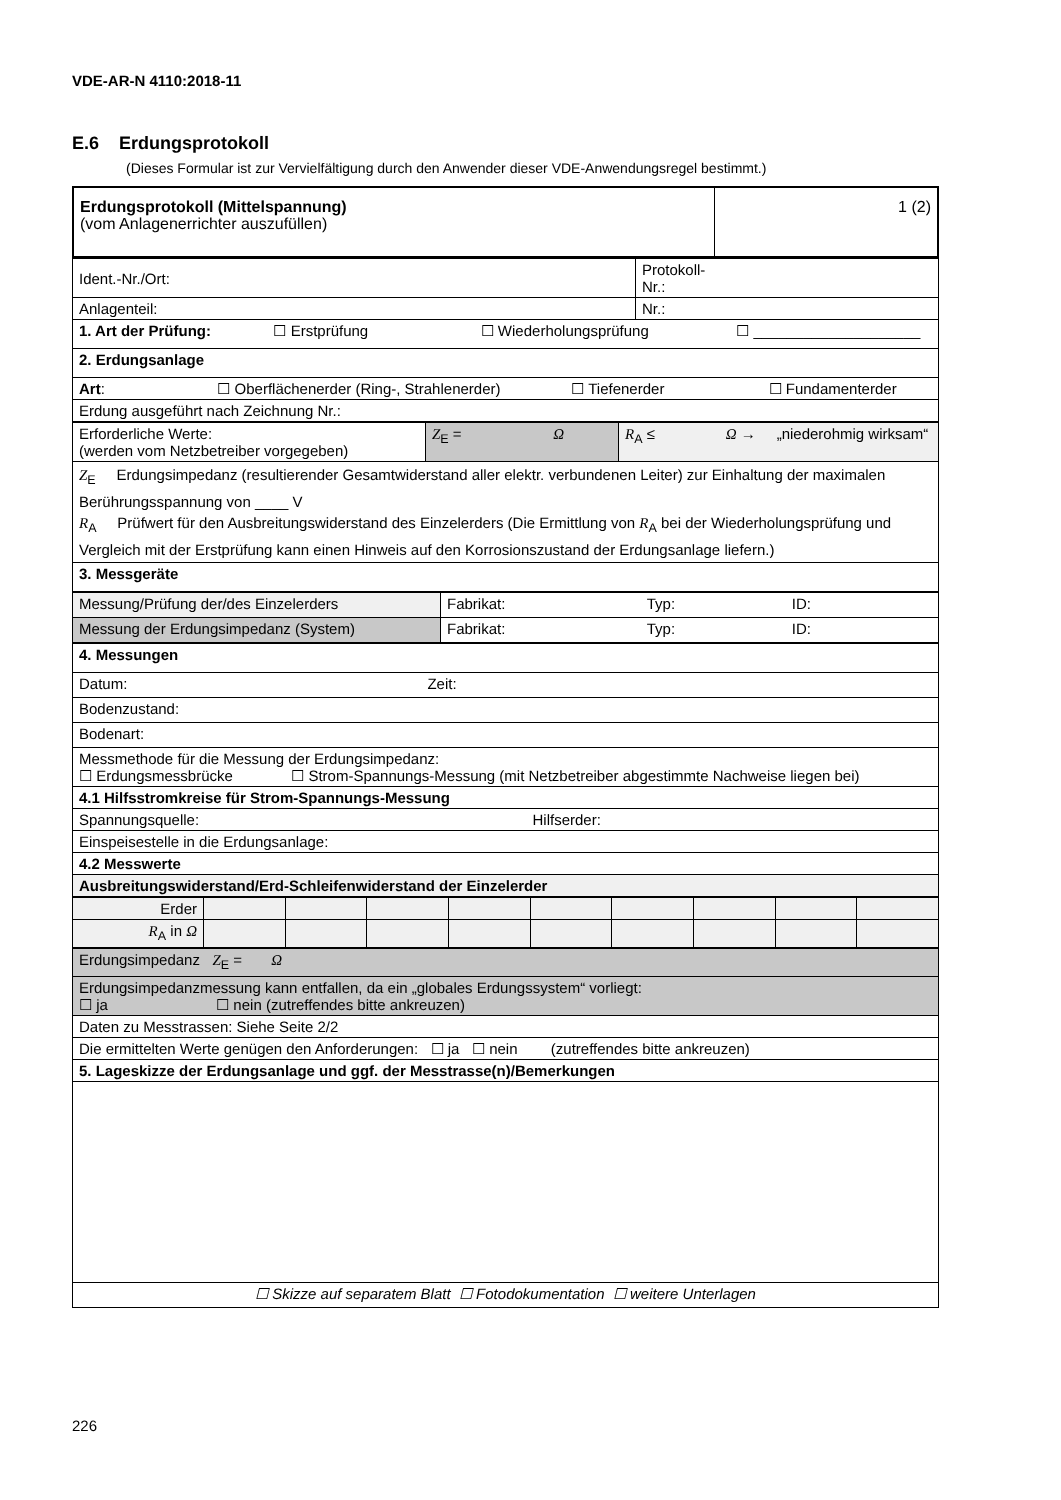VDE-AR-N 4110:2018-11
E.6 Erdungsprotokoll
(Dieses Formular ist zur Vervielfältigung durch den Anwender dieser VDE-Anwendungsregel bestimmt.)
| Erdungsprotokoll (Mittelspannung) (vom Anlagenerrichter auszufüllen) | 1 (2) |
| Ident.-Nr./Ort: | Protokoll- Nr.: |
| Anlagenteil: | Nr.: |
| 1. Art der Prüfung: ☐ Erstprüfung ☐ Wiederholungsprüfung ☐ ____________________ | |
| 2. Erdungsanlage | |
| Art : ☐ Oberflächenerder (Ring-, Strahlenerder) ☐ Tiefenerder ☐ Fundamenterder | |
| Erdung ausgeführt nach Zeichnung Nr.: | |
| Erforderliche Werte: (werden vom Netzbetreiber vorgegeben) | Z<sub>E</sub> = Ω | R<sub>A</sub> ≤ Ω → „niederohmig wirksam“ |
| Z<sub>E</sub> Erdungsimpedanz (resultierender Gesamtwiderstand aller elektr. verbundenen Leiter) zur Einhaltung der maximalen Berührungsspannung von ____ V R<sub>A</sub> Prüfwert für den Ausbreitungswiderstand des Einzelerders (Die Ermittlung von R<sub>A</sub> bei der Wiederholungsprüfung und Vergleich mit der Erstprüfung kann einen Hinweis auf den Korrosionszustand der Erdungsanlage liefern.) | | |
| 3. Messgeräte | | |
| Messung/Prüfung der/des Einzelerders | Fabrikat: Typ: ID: |
| Messung der Erdungsimpedanz (System) | Fabrikat: Typ: ID: |
| 4. Messungen |
| Datum: Zeit: |
| Bodenzustand: |
| Bodenart: |
| Messmethode für die Messung der Erdungsimpedanz: ☐ Erdungsmessbrücke ☐ Strom-Spannungs-Messung (mit Netzbetreiber abgestimmte Nachweise liegen bei) |
| 4.1 Hilfsstromkreise für Strom-Spannungs-Messung |
| Spannungsquelle: Hilfserder: |
| Einspeisestelle in die Erdungsanlage: |
| 4.2 Messwerte |
| Ausbreitungswiderstand/Erd-Schleifenwiderstand der Einzelerder |
| Erder | | | | | | | | | |
| R<sub>A</sub> in Ω | | | | | | | | | |
| Erdungsimpedanz Z<sub>E</sub> = Ω |
| Erdungsimpedanzmessung kann entfallen, da ein „globales Erdungssystem“ vorliegt: ☐ ja ☐ nein (zutreffendes bitte ankreuzen) |
| Daten zu Messtrassen: Siehe Seite 2/2 |
| Die ermittelten Werte genügen den Anforderungen: ☐ ja ☐ nein (zutreffendes bitte ankreuzen) |
| 5. Lageskizze der Erdungsanlage und ggf. der Messtrasse(n)/Bemerkungen |
| ☐ Skizze auf separatem Blatt ☐ Fotodokumentation ☐ weitere Unterlagen |
226